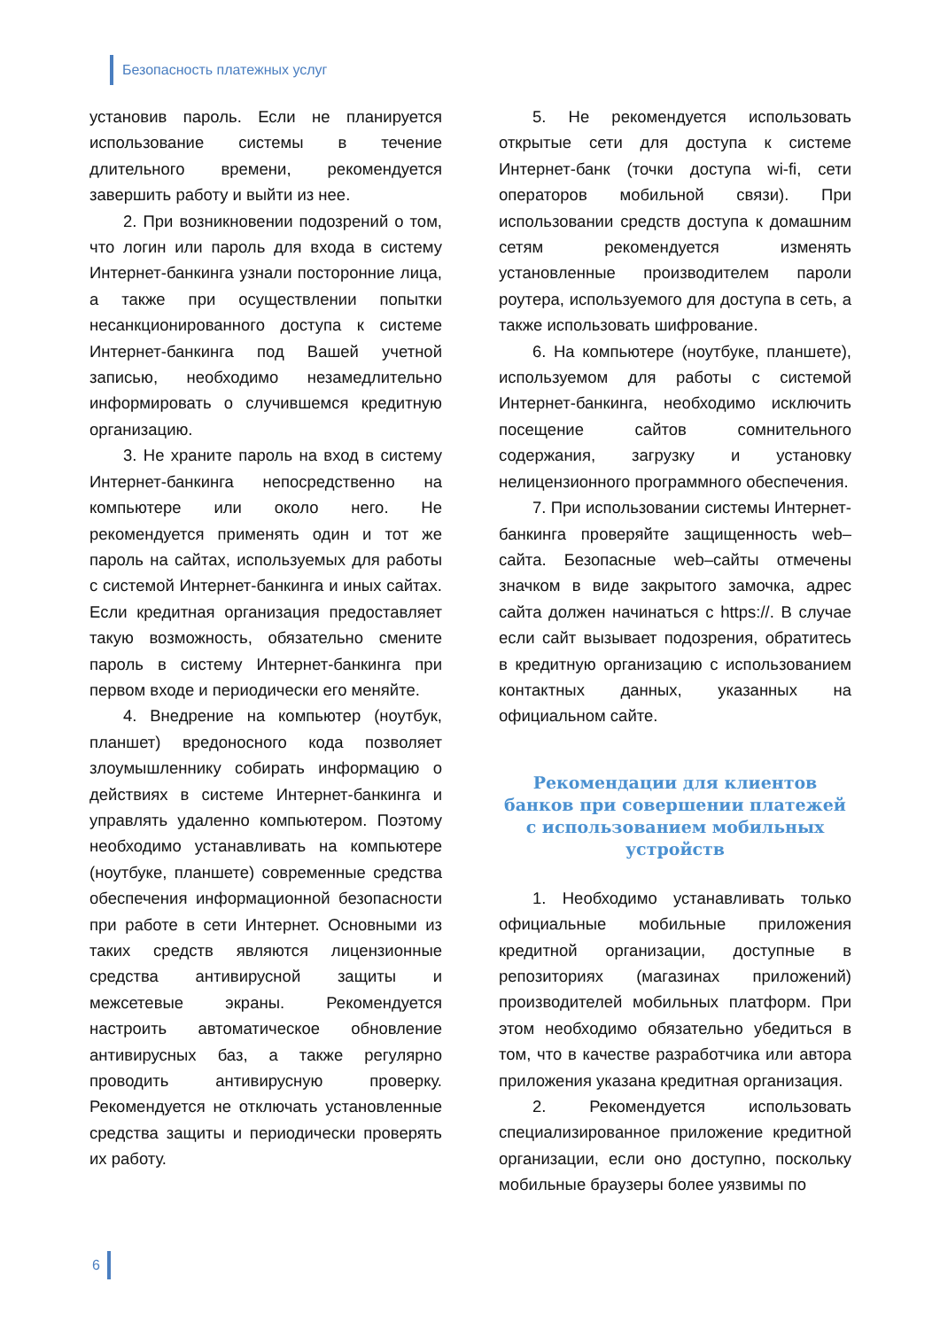Безопасность платежных услуг
установив пароль. Если не планируется использование системы в течение длительного времени, рекомендуется завершить работу и выйти из нее.
2. При возникновении подозрений о том, что логин или пароль для входа в систему Интернет-банкинга узнали посторонние лица, а также при осуществлении попытки несанкционированного доступа к системе Интернет-банкинга под Вашей учетной записью, необходимо незамедлительно информировать о случившемся кредитную организацию.
3. Не храните пароль на вход в систему Интернет-банкинга непосредственно на компьютере или около него. Не рекомендуется применять один и тот же пароль на сайтах, используемых для работы с системой Интернет-банкинга и иных сайтах. Если кредитная организация предоставляет такую возможность, обязательно смените пароль в систему Интернет-банкинга при первом входе и периодически его меняйте.
4. Внедрение на компьютер (ноутбук, планшет) вредоносного кода позволяет злоумышленнику собирать информацию о действиях в системе Интернет-банкинга и управлять удаленно компьютером. Поэтому необходимо устанавливать на компьютере (ноутбуке, планшете) современные средства обеспечения информационной безопасности при работе в сети Интернет. Основными из таких средств являются лицензионные средства антивирусной защиты и межсетевые экраны. Рекомендуется настроить автоматическое обновление антивирусных баз, а также регулярно проводить антивирусную проверку. Рекомендуется не отключать установленные средства защиты и периодически проверять их работу.
5. Не рекомендуется использовать открытые сети для доступа к системе Интернет-банк (точки доступа wi-fi, сети операторов мобильной связи). При использовании средств доступа к домашним сетям рекомендуется изменять установленные производителем пароли роутера, используемого для доступа в сеть, а также использовать шифрование.
6. На компьютере (ноутбуке, планшете), используемом для работы с системой Интернет-банкинга, необходимо исключить посещение сайтов сомнительного содержания, загрузку и установку нелицензионного программного обеспечения.
7. При использовании системы Интернет-банкинга проверяйте защищенность web–сайта. Безопасные web–сайты отмечены значком в виде закрытого замочка, адрес сайта должен начинаться с https://. В случае если сайт вызывает подозрения, обратитесь в кредитную организацию с использованием контактных данных, указанных на официальном сайте.
Рекомендации для клиентов банков при совершении платежей с использованием мобильных устройств
1. Необходимо устанавливать только официальные мобильные приложения кредитной организации, доступные в репозиториях (магазинах приложений) производителей мобильных платформ. При этом необходимо обязательно убедиться в том, что в качестве разработчика или автора приложения указана кредитная организация.
2. Рекомендуется использовать специализированное приложение кредитной организации, если оно доступно, поскольку мобильные браузеры более уязвимы по
6